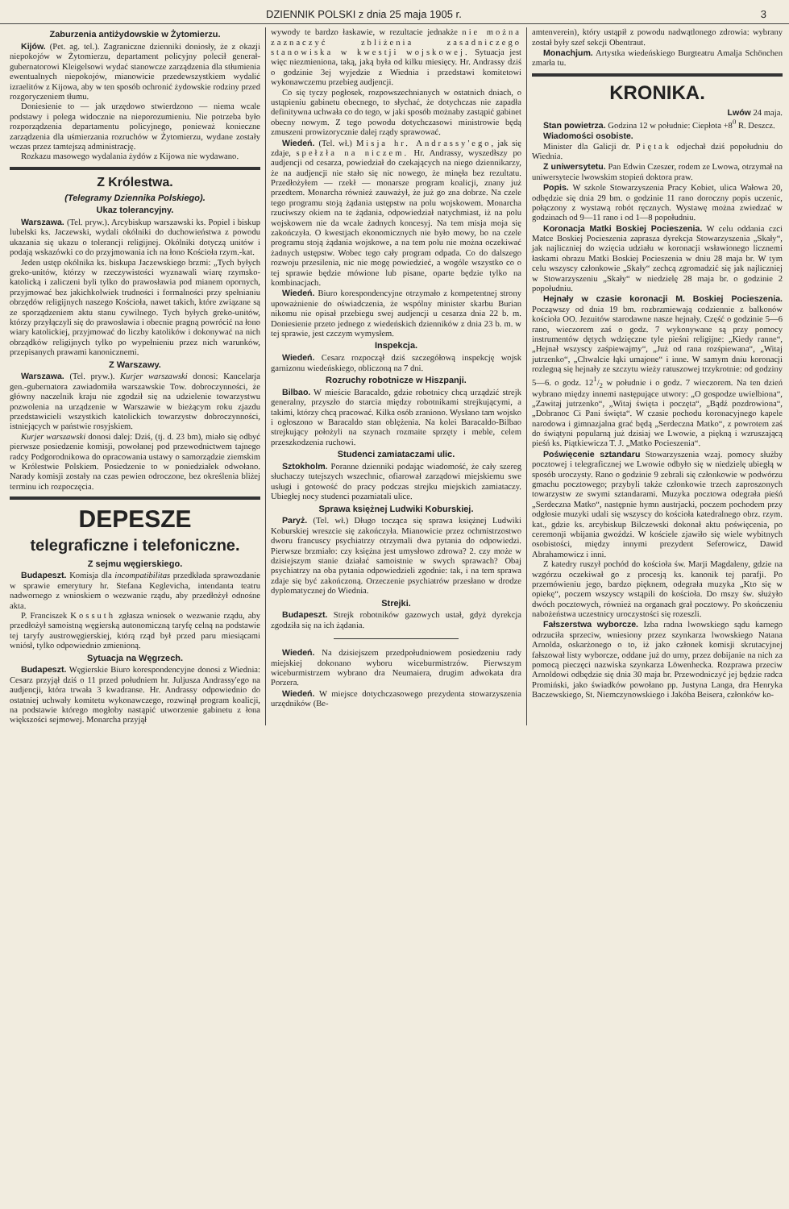DZIENNIK POLSKI z dnia 25 maja 1905 r. 3
Zaburzenia antiżydowskie w Żytomierzu.
Kijów. (Pet. ag. tel.). Zagraniczne dzienniki doniosły, że z okazji niepokojów w Żytomierzu, departament policyjny polecił generał-gubernatorowi Kleigelsowi wydać stanowcze zarządzenia dla stłumienia ewentualnych niepokojów, mianowicie przedewszystkiem wydalić izraelitów z Kijowa, aby w ten sposób ochronić żydowskie rodziny przed rozgoryczeniem tłumu.
Doniesienie to — jak urzędowo stwierdzono — niema wcale podstawy i polega widocznie na nieporozumieniu. Nie potrzeba było rozporządzenia departamentu policyjnego, ponieważ konieczne zarządzenia dla uśmierzania rozruchów w Żytomierzu, wydane zostały wczas przez tamtejszą administrację.
Rozkazu masowego wydalania żydów z Kijowa nie wydawano.
Z Królestwa.
(Telegramy Dziennika Polskiego).
Ukaz tolerancyjny.
Warszawa. (Tel. pryw.). Arcybiskup warszawski ks. Popiel i biskup lubelski ks. Jaczewski, wydali okólniki do duchowieństwa z powodu ukazania się ukazu o tolerancji religijnej. Okólniki dotyczą unitów i podają wskazówki co do przyjmowania ich na łono Kościoła rzym.-kat.
Jeden ustęp okólnika ks. biskupa Jaczewskiego brzmi: „Tych byłych greko-unitów, którzy w rzeczywistości wyznawali wiarę rzymsko-katolicką i zaliczeni byli tylko do prawosławia pod mianem opornych, przyjmować bez jakichkolwiek trudności i formalności przy spełnianiu obrzędów religijnych naszego Kościoła, nawet takich, które związane są ze sporządzeniem aktu stanu cywilnego. Tych byłych greko-unitów, którzy przyłączyli się do prawosławia i obecnie pragną powrócić na łono wiary katolickiej, przyjmować do liczby katolików i dokonywać na nich obrządków religijnych tylko po wypełnieniu przez nich warunków, przepisanych prawami kanonicznemi.
Z Warszawy.
Warszawa. (Tel. pryw.). Kurjer warszawski donosi: Kancelarja gen.-gubernatora zawiadomiła warszawskie Tow. dobroczynności, że główny naczelnik kraju nie zgodził się na udzielenie towarzystwu pozwolenia na urządzenie w Warszawie w bieżącym roku zjazdu przedstawicieli wszystkich katolickich towarzystw dobroczynności, istniejących w państwie rosyjskiem.
Kurjer warszawski donosi dalej: Dziś, (tj. d. 23 bm), miało się odbyć pierwsze posiedzenie komisji, powołanej pod przewodnictwem tajnego radcy Podgorodnikowa do opracowania ustawy o samorządzie ziemskim w Królestwie Polskiem. Posiedzenie to w poniedziałek odwołano. Narady komisji zostały na czas pewien odroczone, bez określenia bliżej terminu ich rozpoczęcia.
DEPESZE
telegraficzne i telefoniczne.
Z sejmu węgierskiego.
Budapeszt. Komisja dla incompatibilitas przedkłada sprawozdanie w sprawie emerytury hr. Stefana Keglevicha, intendanta teatru nadwornego z wnioskiem o wezwanie rządu, aby przedłożył odnośne akta.
P. Franciszek Kossuth zgłasza wniosek o wezwanie rządu, aby przedłożył samoistną węgierską autonomiczną taryfę celną na podstawie tej taryfy austrowęgierskiej, którą rząd był przed paru miesiącami wniósł, tylko odpowiednio zmienioną.
Sytuacja na Węgrzech.
Budapeszt. Węgierskie Biuro korespondencyjne donosi z Wiednia: Cesarz przyjął dziś o 11 przed południem hr. Juljusza Andrassy'ego na audjencji, która trwała 3 kwadranse. Hr. Andrassy odpowiednio do ostatniej uchwały komitetu wykonawczego, rozwinął program koalicji, na podstawie którego mogłoby nastąpić utworzenie gabinetu z łona większości sejmowej. Monarcha przyjął
wywody te bardzo łaskawie, w rezultacie jednakże nie można zaznaczyć zbliżenia zasadniczego stanowiska w kwestji wojskowej. Sytuacja jest więc niezmieniona, taką, jaką była od kilku miesięcy. Hr. Andrassy dziś o godzinie 3ej wyjedzie z Wiednia i przedstawi komitetowi wykonawczemu przebieg audjencji.
Co się tyczy pogłosek, rozpowszechnianych w ostatnich dniach, o ustąpieniu gabinetu obecnego, to słychać, że dotychczas nie zapadła definitywna uchwała co do tego, w jaki sposób możnaby zastąpić gabinet obecny nowym. Z tego powodu dotychczasowi ministrowie będą zmuszeni prowizorycznie dalej rządy sprawować.
Wiedeń. (Tel. wł.) Misja hr. Andrassy'ego, jak się zdaje, spełzła na niczem. Hr. Andrassy, wyszedłszy po audjencji od cesarza, powiedział do czekających na niego dziennikarzy, że na audjencji nie stało się nic nowego, że minęła bez rezultatu. Przedłożyłem — rzekł — monarsze program koalicji, znany już przedtem. Monarcha również zauważył, że już go zna dobrze. Na czele tego programu stoją żądania ustępstw na polu wojskowem. Monarcha rzuciwszy okiem na te żądania, odpowiedział natychmiast, iż na polu wojskowem nie da wcale żadnych koncesyj. Na tem misja moja się zakończyła. O kwestjach ekonomicznych nie było mowy, bo na czele programu stoją żądania wojskowe, a na tem polu nie można oczekiwać żadnych ustępstw. Wobec tego cały program odpada. Co do dalszego rozwoju przesilenia, nic nie mogę powiedzieć, a wogóle wszystko co o tej sprawie będzie mówione lub pisane, oparte będzie tylko na kombinacjach.
Wiedeń. Biuro korespondencyjne otrzymało z kompetentnej strony upoważnienie do oświadczenia, że wspólny minister skarbu Burian nikomu nie opisał przebiegu swej audjencji u cesarza dnia 22 b. m. Doniesienie przeto jednego z wiedeńskich dzienników z dnia 23 b. m. w tej sprawie, jest czczym wymysłem.
Inspekcja.
Wiedeń. Cesarz rozpoczął dziś szczegółową inspekcję wojsk garnizonu wiedeńskiego, obliczoną na 7 dni.
Rozruchy robotnicze w Hiszpanji.
Bilbao. W mieście Baracaldo, gdzie robotnicy chcą urządzić strejk generalny, przyszło do starcia między robotnikami strejkującymi, a takimi, którzy chcą pracować. Kilka osób zraniono. Wysłano tam wojsko i ogłoszono w Baracaldo stan oblężenia. Na kolei Baracaldo-Bilbao strejkujący położyli na szynach rozmaite sprzęty i meble, celem przeszkodzenia ruchowi.
Studenci zamiataczami ulic.
Sztokholm. Poranne dzienniki podając wiadomość, że cały szereg słuchaczy tutejszych wszechnic, ofiarował zarządowi miejskiemu swe usługi i gotowość do pracy podczas strejku miejskich zamiataczy. Ubiegłej nocy studenci pozamiatali ulice.
Sprawa księżnej Ludwiki Koburskiej.
Paryż. (Tel. wł.) Długo tocząca się sprawa księżnej Ludwiki Koburskiej wreszcie się zakończyła. Mianowicie przez ochmistrzostwo dworu francuscy psychiatrzy otrzymali dwa pytania do odpowiedzi. Pierwsze brzmiało: czy księżna jest umysłowo zdrowa? 2. czy może w dzisiejszym stanie działać samoistnie w swych sprawach? Obaj psychiatrzy na oba pytania odpowiedzieli zgodnie: tak, i na tem sprawa zdaje się być zakończoną. Orzeczenie psychiatrów przesłano w drodze dyplomatycznej do Wiednia.
Strejki.
Budapeszt. Strejk robotników gazowych ustał, gdyż dyrekcja zgodziła się na ich żądania.
Wiedeń. Na dzisiejszem przedpołudniowem posiedzeniu rady miejskiej dokonano wyboru wiceburmistrzów. Pierwszym wiceburmistrzem wybrano dra Neumaiera, drugim adwokata dra Porzera.
Wiedeń. W miejsce dotychczasowego prezydenta stowarzyszenia urzędników (Be-
amtenverein), który ustąpił z powodu nadwątlonego zdrowia: wybrany został były szef sekcji Obentraut.
Monachjum. Artystka wiedeńskiego Burgteatru Amalja Schönchen zmarła tu.
KRONIKA.
Lwów 24 maja.
Stan powietrza. Godzina 12 w południe: Ciepłota +8<sup>0</sup> R. Deszcz.
Wiadomości osobiste.
Minister dla Galicji dr. Piętak odjechał dziś popołudniu do Wiednia.
Z uniwersytetu. Pan Edwin Czeszer, rodem ze Lwowa, otrzymał na uniwersytecie lwowskim stopień doktora praw.
Popis. W szkole Stowarzyszenia Pracy Kobiet, ulica Wałowa 20, odbędzie się dnia 29 bm. o godzinie 11 rano doroczny popis uczenic, połączony z wystawą robót ręcznych. Wystawę można zwiedzać w godzinach od 9—11 rano i od 1—8 popołudniu.
Koronacja Matki Boskiej Pocieszenia. W celu oddania czci Matce Boskiej Pocieszenia zaprasza dyrekcja Stowarzyszenia „Skały“, jak najliczniej do wzięcia udziału w koronacji wsławionego licznemi łaskami obrazu Matki Boskiej Pocieszenia w dniu 28 maja br. W tym celu wszyscy członkowie „Skały“ zechcą zgromadzić się jak najliczniej w Stowarzyszeniu „Skały“ w niedzielę 28 maja br. o godzinie 2 popołudniu.
Hejnały w czasie koronacji M. Boskiej Pocieszenia. Począwszy od dnia 19 bm. rozbrzmiewają codziennie z balkonów kościoła OO. Jezuitów starodawne nasze hejnały. Część o godzinie 5—6 rano, wieczorem zaś o godz. 7 wykonywane są przy pomocy instrumentów dętych wdzięczne tyle pieśni religijne: „Kiedy ranne“, „Hejnał wszyscy zaśpiewajmy“, „Już od rana rozśpiewana“, „Witaj jutrzenko“, „Chwalcie łąki umajone“ i inne. W samym dniu koronacji rozlegną się hejnały ze szczytu wieży ratuszowej trzykrotnie: od godziny 5—6. o godz. 121/2 w południe i o godz. 7 wieczorem. Na ten dzień wybrano między innemi następujące utwory: „O gospodze uwielbiona“, „Zawitaj jutrzenko“, „Witaj święta i poczęta“, „Bądź pozdrowiona“, „Dobranoc Ci Pani święta“. W czasie pochodu koronacyjnego kapele narodowa i gimnazjalna grać będą „Serdeczna Matko“, z powrotem zaś do świątyni popularną już dzisiaj we Lwowie, a piękną i wzruszającą pieśń ks. Piątkiewicza T. J. „Matko Pocieszenia“.
Poświęcenie sztandaru Stowarzyszenia wzaj. pomocy służby pocztowej i telegraficznej we Lwowie odbyło się w niedzielę ubiegłą w sposób uroczysty. Rano o godzinie 9 zebrali się członkowie w podwórzu gmachu pocztowego; przybyli także członkowie trzech zaproszonych towarzystw ze swymi sztandarami. Muzyka pocztowa odegrała pieśń „Serdeczna Matko“, następnie hymn austrjacki, poczem pochodem przy odgłosie muzyki udali się wszyscy do kościoła katedralnego obrz. rzym. kat., gdzie ks. arcybiskup Bilczewski dokonał aktu poświęcenia, po ceremonji wbijania gwoździ. W kościele zjawiło się wiele wybitnych osobistości, między innymi prezydent Seferowicz, Dawid Abrahamowicz i inni.
Z katedry ruszył pochód do kościoła św. Marji Magdaleny, gdzie na wzgórzu oczekiwał go z procesją ks. kanonik tej parafji. Po przemówieniu jego, bardzo pięknem, odegrała muzyka „Kto się w opiekę“, poczem wszyscy wstąpili do kościoła. Do mszy św. służyło dwóch pocztowych, również na organach grał pocztowy. Po skończeniu nabożeństwa uczestnicy uroczystości się rozeszli.
Fałszerstwa wyborcze. Izba radna lwowskiego sądu karnego odrzuciła sprzeciw, wniesiony przez szynkarza lwowskiego Natana Arnolda, oskarżonego o to, iż jako członek komisji skrutacyjnej fałszował listy wyborcze, oddane już do urny, przez dobijanie na nich za pomocą pieczęci nazwiska szynkarza Löwenhecka. Rozprawa przeciw Arnoldowi odbędzie się dnia 30 maja br. Przewodniczyć jej będzie radca Promiński, jako świadków powołano pp. Justyna Langa, dra Henryka Baczewskiego, St. Niemczynowskiego i Jakóba Beisera, członków ko-